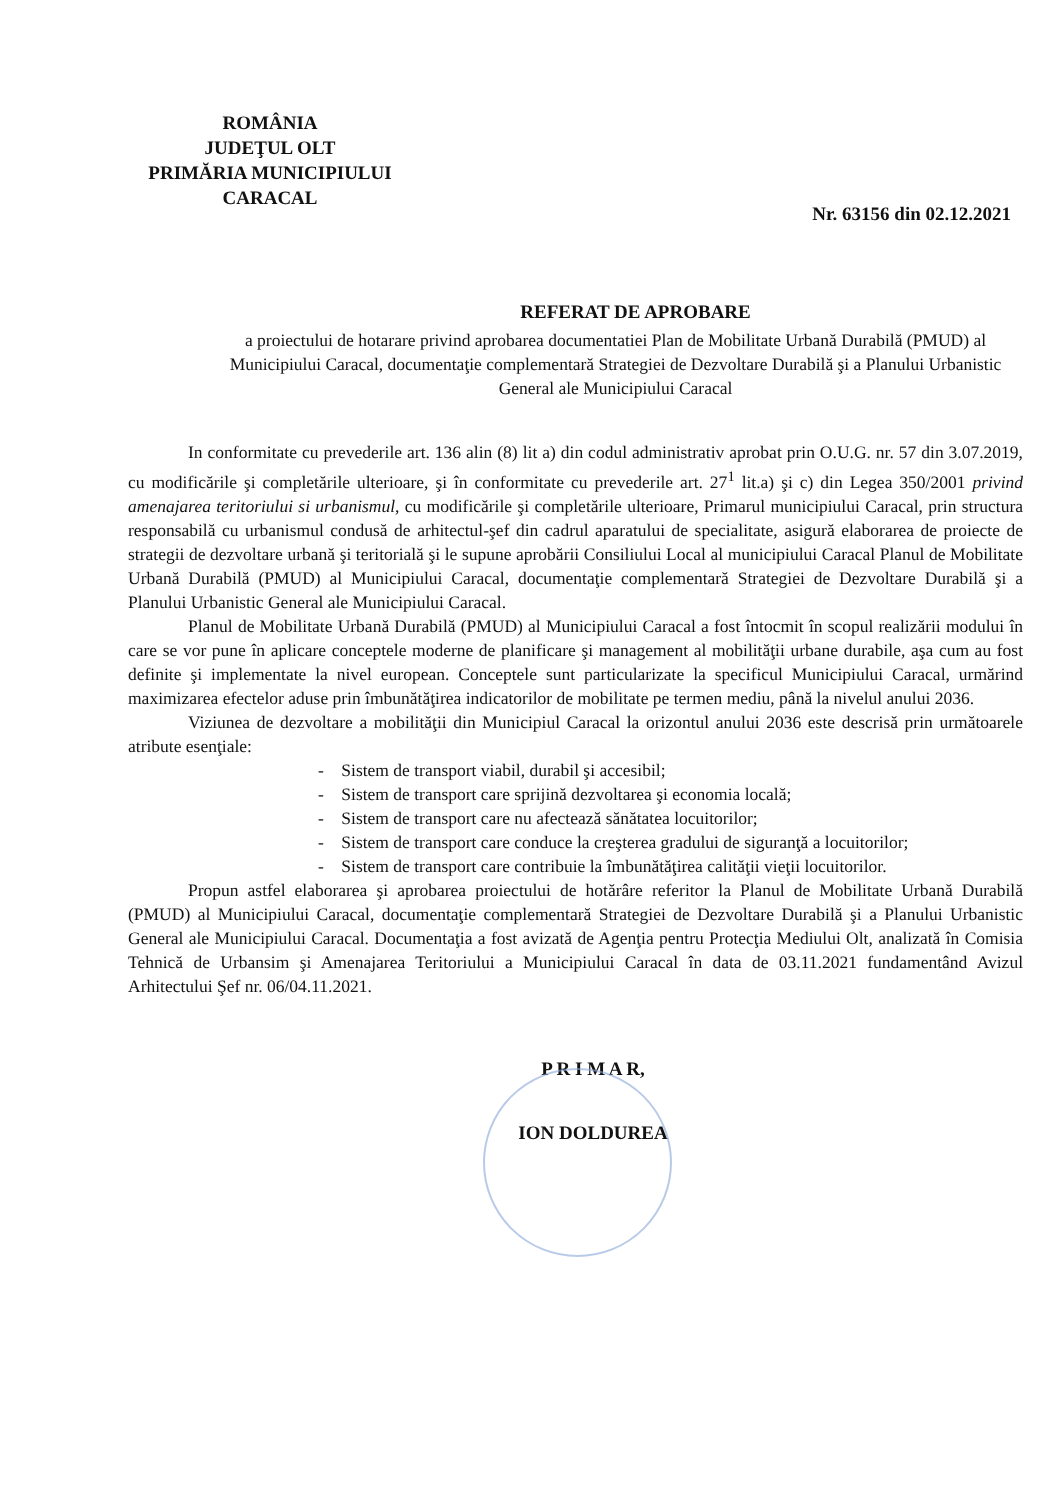ROMÂNIA
JUDEŢUL OLT
PRIMĂRIA MUNICIPIULUI
CARACAL
Nr. 63156 din 02.12.2021
REFERAT DE APROBARE
a proiectului de hotarare privind aprobarea documentatiei Plan de Mobilitate Urbană Durabilă (PMUD) al Municipiului Caracal, documentaţie complementară Strategiei de Dezvoltare Durabilă şi a Planului Urbanistic General ale Municipiului Caracal
In conformitate cu prevederile art. 136 alin (8) lit a) din codul administrativ aprobat prin O.U.G. nr. 57 din 3.07.2019, cu modificările şi completările ulterioare, şi în conformitate cu prevederile art. 27<sup>1</sup> lit.a) şi c) din Legea 350/2001 privind amenajarea teritoriului si urbanismul, cu modificările şi completările ulterioare, Primarul municipiului Caracal, prin structura responsabilă cu urbanismul condusă de arhitectul-şef din cadrul aparatului de specialitate, asigură elaborarea de proiecte de strategii de dezvoltare urbană şi teritorială şi le supune aprobării Consiliului Local al municipiului Caracal Planul de Mobilitate Urbană Durabilă (PMUD) al Municipiului Caracal, documentaţie complementară Strategiei de Dezvoltare Durabilă şi a Planului Urbanistic General ale Municipiului Caracal.
Planul de Mobilitate Urbană Durabilă (PMUD) al Municipiului Caracal a fost întocmit în scopul realizării modului în care se vor pune în aplicare conceptele moderne de planificare şi management al mobilităţii urbane durabile, aşa cum au fost definite şi implementate la nivel european. Conceptele sunt particularizate la specificul Municipiului Caracal, urmărind maximizarea efectelor aduse prin îmbunătăţirea indicatorilor de mobilitate pe termen mediu, până la nivelul anului 2036.
Viziunea de dezvoltare a mobilităţii din Municipiul Caracal la orizontul anului 2036 este descrisă prin următoarele atribute esenţiale:
- Sistem de transport viabil, durabil şi accesibil;
- Sistem de transport care sprijină dezvoltarea şi economia locală;
- Sistem de transport care nu afectează sănătatea locuitorilor;
- Sistem de transport care conduce la creşterea gradului de siguranţă a locuitorilor;
- Sistem de transport care contribuie la îmbunătăţirea calităţii vieţii locuitorilor.
Propun astfel elaborarea şi aprobarea proiectului de hotărâre referitor la Planul de Mobilitate Urbană Durabilă (PMUD) al Municipiului Caracal, documentaţie complementară Strategiei de Dezvoltare Durabilă şi a Planului Urbanistic General ale Municipiului Caracal. Documentaţia a fost avizată de Agenţia pentru Protecţia Mediului Olt, analizată în Comisia Tehnică de Urbansim şi Amenajarea Teritoriului a Municipiului Caracal în data de 03.11.2021 fundamentând Avizul Arhitectului Şef nr. 06/04.11.2021.
P R I M A R,
ION DOLDUREA